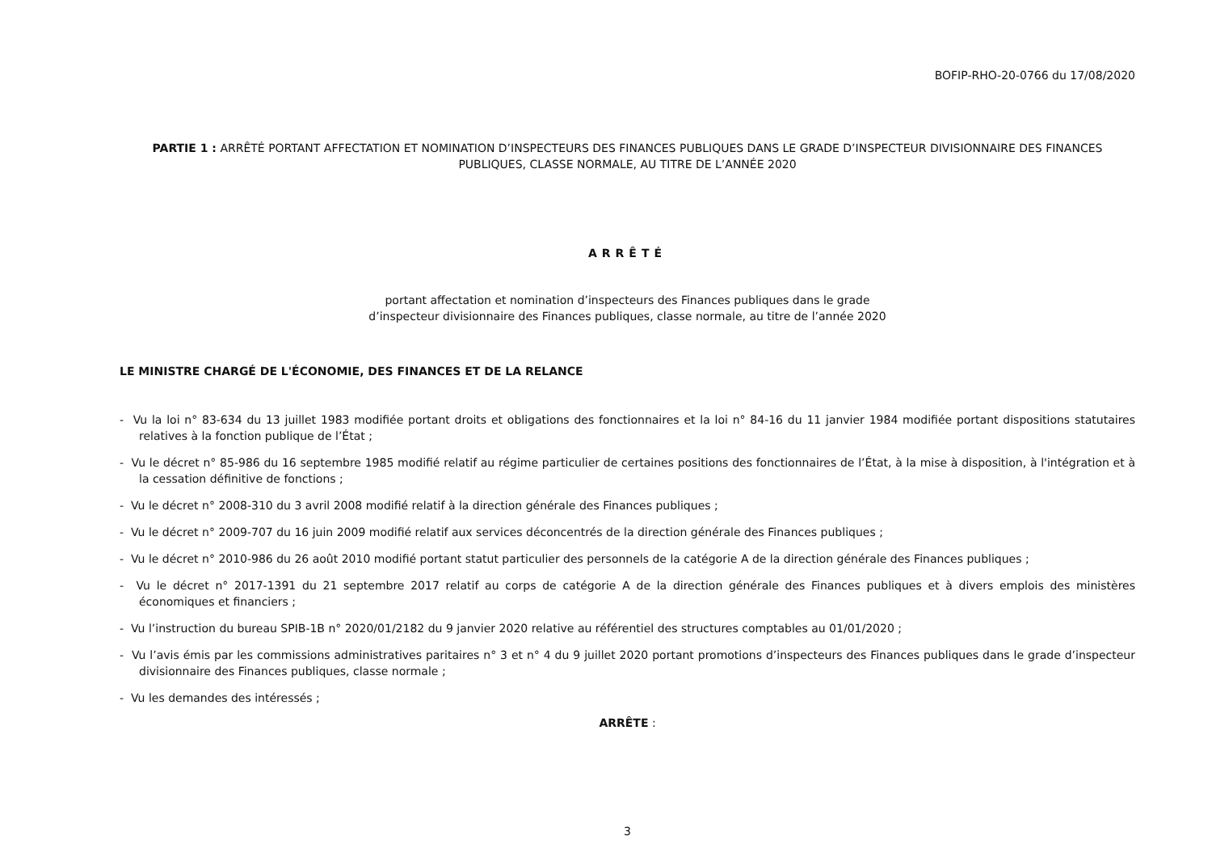BOFIP-RHO-20-0766 du 17/08/2020
PARTIE 1 : ARRÊTÉ PORTANT AFFECTATION ET NOMINATION D’INSPECTEURS DES FINANCES PUBLIQUES DANS LE GRADE D’INSPECTEUR DIVISIONNAIRE DES FINANCES PUBLIQUES, CLASSE NORMALE, AU TITRE DE L’ANNÉE 2020
ARRÊTÉ
portant affectation et nomination d’inspecteurs des Finances publiques dans le grade
d’inspecteur divisionnaire des Finances publiques, classe normale, au titre de l’année 2020
LE MINISTRE CHARGÉ DE L'ÉCONOMIE, DES FINANCES ET DE LA RELANCE
- Vu la loi n° 83-634 du 13 juillet 1983 modifiée portant droits et obligations des fonctionnaires et la loi n° 84-16 du 11 janvier 1984 modifiée portant dispositions statutaires relatives à la fonction publique de l’État ;
- Vu le décret n° 85-986 du 16 septembre 1985 modifié relatif au régime particulier de certaines positions des fonctionnaires de l’État, à la mise à disposition, à l'intégration et à la cessation définitive de fonctions ;
- Vu le décret n° 2008-310 du 3 avril 2008 modifié relatif à la direction générale des Finances publiques ;
- Vu le décret n° 2009-707 du 16 juin 2009 modifié relatif aux services déconcentrés de la direction générale des Finances publiques ;
- Vu le décret n° 2010-986 du 26 août 2010 modifié portant statut particulier des personnels de la catégorie A de la direction générale des Finances publiques ;
- Vu le décret n° 2017-1391 du 21 septembre 2017 relatif au corps de catégorie A de la direction générale des Finances publiques et à divers emplois des ministères économiques et financiers ;
- Vu l’instruction du bureau SPIB-1B n° 2020/01/2182 du 9 janvier 2020 relative au référentiel des structures comptables au 01/01/2020 ;
- Vu l’avis émis par les commissions administratives paritaires n° 3 et n° 4 du 9 juillet 2020 portant promotions d’inspecteurs des Finances publiques dans le grade d’inspecteur divisionnaire des Finances publiques, classe normale ;
- Vu les demandes des intéressés ;
ARRÊTE :
3